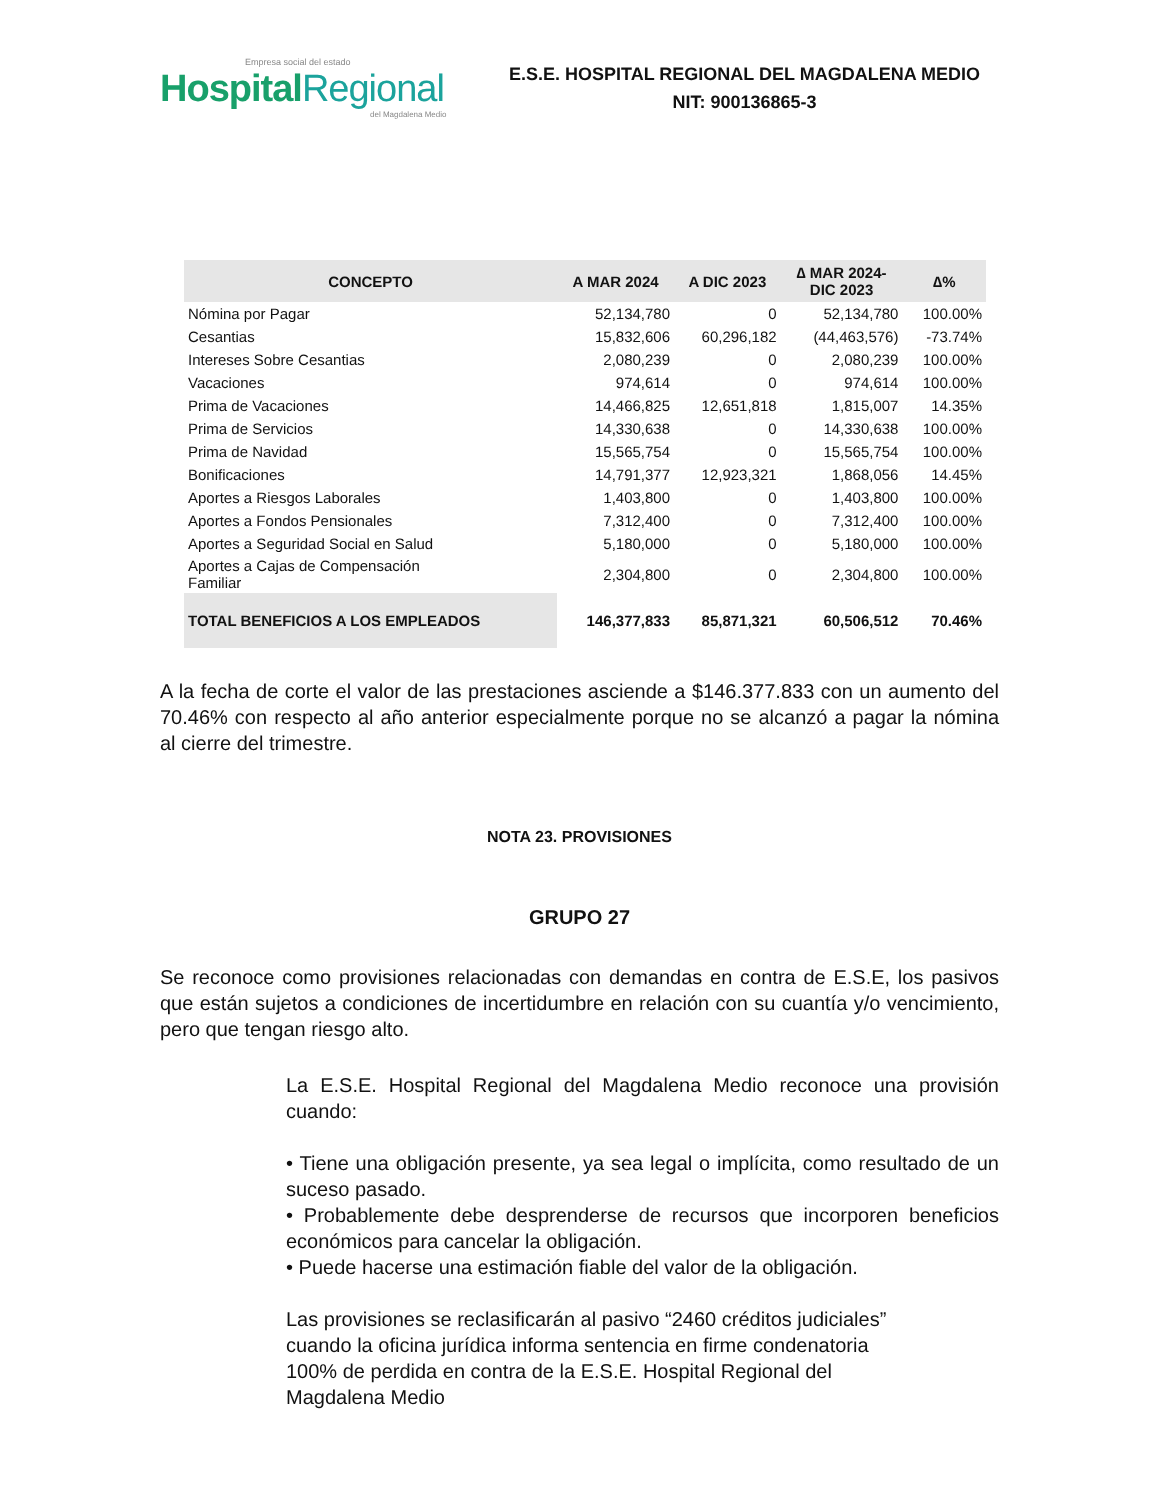Empresa social del estado
Hospital Regional
del Magdalena Medio
E.S.E. HOSPITAL REGIONAL DEL MAGDALENA MEDIO
NIT: 900136865-3
| CONCEPTO | A MAR 2024 | A DIC 2023 | ∆ MAR 2024- DIC 2023 | ∆% |
| --- | --- | --- | --- | --- |
| Nómina por Pagar | 52,134,780 | 0 | 52,134,780 | 100.00% |
| Cesantias | 15,832,606 | 60,296,182 | (44,463,576) | -73.74% |
| Intereses Sobre Cesantias | 2,080,239 | 0 | 2,080,239 | 100.00% |
| Vacaciones | 974,614 | 0 | 974,614 | 100.00% |
| Prima de Vacaciones | 14,466,825 | 12,651,818 | 1,815,007 | 14.35% |
| Prima de Servicios | 14,330,638 | 0 | 14,330,638 | 100.00% |
| Prima de Navidad | 15,565,754 | 0 | 15,565,754 | 100.00% |
| Bonificaciones | 14,791,377 | 12,923,321 | 1,868,056 | 14.45% |
| Aportes a Riesgos Laborales | 1,403,800 | 0 | 1,403,800 | 100.00% |
| Aportes a Fondos Pensionales | 7,312,400 | 0 | 7,312,400 | 100.00% |
| Aportes a Seguridad Social en Salud | 5,180,000 | 0 | 5,180,000 | 100.00% |
| Aportes a Cajas de Compensación Familiar | 2,304,800 | 0 | 2,304,800 | 100.00% |
| TOTAL BENEFICIOS A LOS EMPLEADOS | 146,377,833 | 85,871,321 | 60,506,512 | 70.46% |
A la fecha de corte el valor de las prestaciones asciende a $146.377.833 con un aumento del 70.46% con respecto al año anterior especialmente porque no se alcanzó a pagar la nómina al cierre del trimestre.
NOTA 23. PROVISIONES
GRUPO 27
Se reconoce como provisiones relacionadas con demandas en contra de E.S.E, los pasivos que están sujetos a condiciones de incertidumbre en relación con su cuantía y/o vencimiento, pero que tengan riesgo alto.
La E.S.E. Hospital Regional del Magdalena Medio reconoce una provisión cuando:
• Tiene una obligación presente, ya sea legal o implícita, como resultado de un suceso pasado.
• Probablemente debe desprenderse de recursos que incorporen beneficios económicos para cancelar la obligación.
• Puede hacerse una estimación fiable del valor de la obligación.
Las provisiones se reclasificarán al pasivo “2460 créditos judiciales” cuando la oficina jurídica informa sentencia en firme condenatoria 100% de perdida en contra de la E.S.E. Hospital Regional del Magdalena Medio